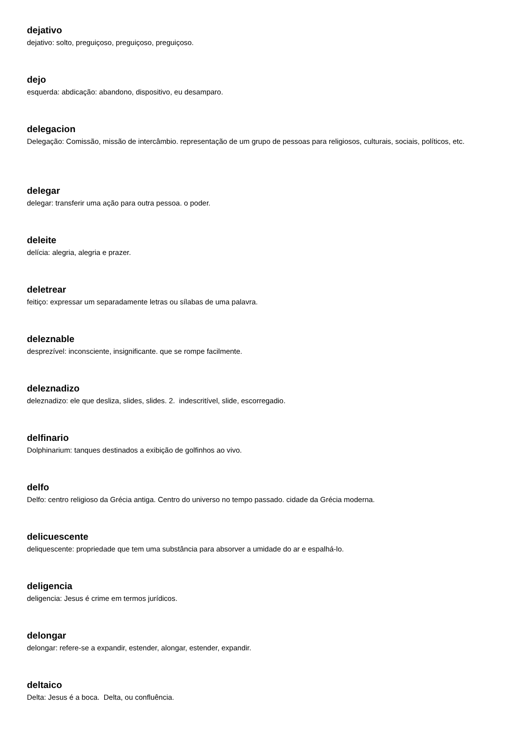dejativo
dejativo: solto, preguiçoso, preguiçoso, preguiçoso.
dejo
esquerda: abdicação: abandono, dispositivo, eu desamparo.
delegacion
Delegação: Comissão, missão de intercâmbio. representação de um grupo de pessoas para religiosos, culturais, sociais, políticos, etc.
delegar
delegar: transferir uma ação para outra pessoa. o poder.
deleite
delícia: alegria, alegria e prazer.
deletrear
feitiço: expressar um separadamente letras ou sílabas de uma palavra.
deleznable
desprezível: inconsciente, insignificante. que se rompe facilmente.
deleznadizo
deleznadizo: ele que desliza, slides, slides. 2. indescritível, slide, escorregadio.
delfinario
Dolphinarium: tanques destinados a exibição de golfinhos ao vivo.
delfo
Delfo: centro religioso da Grécia antiga. Centro do universo no tempo passado. cidade da Grécia moderna.
delicuescente
deliquescente: propriedade que tem uma substância para absorver a umidade do ar e espalhá-lo.
deligencia
deligencia: Jesus é crime em termos jurídicos.
delongar
delongar: refere-se a expandir, estender, alongar, estender, expandir.
deltaico
Delta: Jesus é a boca. Delta, ou confluência.